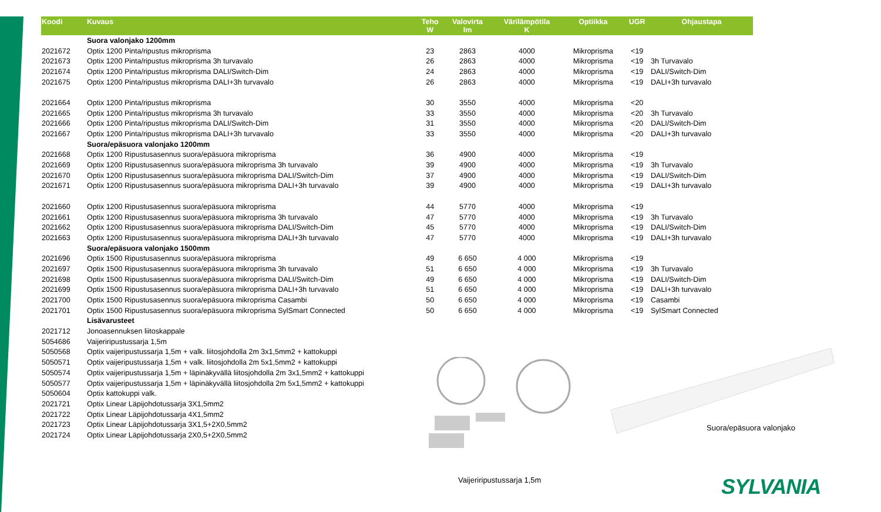| Koodi | Kuvaus | Teho W | Valovirta lm | Värilämpötila K | Optiikka | UGR | Ohjaustapa |
| --- | --- | --- | --- | --- | --- | --- | --- |
| | Suora valonjako 1200mm | | | | | | |
| 2021672 | Optix 1200 Pinta/ripustus mikroprisma | 23 | 2863 | 4000 | Mikroprisma | <19 | |
| 2021673 | Optix 1200 Pinta/ripustus mikroprisma 3h turvavalo | 26 | 2863 | 4000 | Mikroprisma | <19 | 3h Turvavalo |
| 2021674 | Optix 1200 Pinta/ripustus mikroprisma DALI/Switch-Dim | 24 | 2863 | 4000 | Mikroprisma | <19 | DALI/Switch-Dim |
| 2021675 | Optix 1200 Pinta/ripustus mikroprisma DALI+3h turvavalo | 26 | 2863 | 4000 | Mikroprisma | <19 | DALI+3h turvavalo |
| 2021664 | Optix 1200 Pinta/ripustus mikroprisma | 30 | 3550 | 4000 | Mikroprisma | <20 | |
| 2021665 | Optix 1200 Pinta/ripustus mikroprisma 3h turvavalo | 33 | 3550 | 4000 | Mikroprisma | <20 | 3h Turvavalo |
| 2021666 | Optix 1200 Pinta/ripustus mikroprisma DALI/Switch-Dim | 31 | 3550 | 4000 | Mikroprisma | <20 | DALI/Switch-Dim |
| 2021667 | Optix 1200 Pinta/ripustus mikroprisma DALI+3h turvavalo | 33 | 3550 | 4000 | Mikroprisma | <20 | DALI+3h turvavalo |
| | Suora/epäsuora valonjako 1200mm | | | | | | |
| 2021668 | Optix 1200 Ripustusasennus suora/epäsuora mikroprisma | 36 | 4900 | 4000 | Mikroprisma | <19 | |
| 2021669 | Optix 1200 Ripustusasennus suora/epäsuora mikroprisma 3h turvavalo | 39 | 4900 | 4000 | Mikroprisma | <19 | 3h Turvavalo |
| 2021670 | Optix 1200 Ripustusasennus suora/epäsuora mikroprisma DALI/Switch-Dim | 37 | 4900 | 4000 | Mikroprisma | <19 | DALI/Switch-Dim |
| 2021671 | Optix 1200 Ripustusasennus suora/epäsuora mikroprisma DALI+3h turvavalo | 39 | 4900 | 4000 | Mikroprisma | <19 | DALI+3h turvavalo |
| 2021660 | Optix 1200 Ripustusasennus suora/epäsuora mikroprisma | 44 | 5770 | 4000 | Mikroprisma | <19 | |
| 2021661 | Optix 1200 Ripustusasennus suora/epäsuora mikroprisma 3h turvavalo | 47 | 5770 | 4000 | Mikroprisma | <19 | 3h Turvavalo |
| 2021662 | Optix 1200 Ripustusasennus suora/epäsuora mikroprisma DALI/Switch-Dim | 45 | 5770 | 4000 | Mikroprisma | <19 | DALI/Switch-Dim |
| 2021663 | Optix 1200 Ripustusasennus suora/epäsuora mikroprisma DALI+3h turvavalo | 47 | 5770 | 4000 | Mikroprisma | <19 | DALI+3h turvavalo |
| | Suora/epäsuora valonjako 1500mm | | | | | | |
| 2021696 | Optix 1500 Ripustusasennus suora/epäsuora mikroprisma | 49 | 6 650 | 4 000 | Mikroprisma | <19 | |
| 2021697 | Optix 1500 Ripustusasennus suora/epäsuora mikroprisma 3h turvavalo | 51 | 6 650 | 4 000 | Mikroprisma | <19 | 3h Turvavalo |
| 2021698 | Optix 1500 Ripustusasennus suora/epäsuora mikroprisma DALI/Switch-Dim | 49 | 6 650 | 4 000 | Mikroprisma | <19 | DALI/Switch-Dim |
| 2021699 | Optix 1500 Ripustusasennus suora/epäsuora mikroprisma DALI+3h turvavalo | 51 | 6 650 | 4 000 | Mikroprisma | <19 | DALI+3h turvavalo |
| 2021700 | Optix 1500 Ripustusasennus suora/epäsuora mikroprisma Casambi | 50 | 6 650 | 4 000 | Mikroprisma | <19 | Casambi |
| 2021701 | Optix 1500 Ripustusasennus suora/epäsuora mikroprisma SylSmart Connected | 50 | 6 650 | 4 000 | Mikroprisma | <19 | SylSmart Connected |
| | Lisävarusteet | | | | | | |
| 2021712 | Jonoasennuksen liitoskappale | | | | | | |
| 5054686 | Vaijeriripustussarja 1,5m | | | | | | |
| 5050568 | Optix vaijeripustussarja 1,5m + valk. liitosjohdolla 2m 3x1,5mm2 + kattokuppi | | | | | | |
| 5050571 | Optix vaijeripustussarja 1,5m + valk. liitosjohdolla 2m 5x1,5mm2 + kattokuppi | | | | | | |
| 5050574 | Optix vaijeripustussarja 1,5m + läpinäkyvällä liitosjohdolla 2m 3x1,5mm2 + kattokuppi | | | | | | |
| 5050577 | Optix vaijeripustussarja 1,5m + läpinäkyvällä liitosjohdolla 2m 5x1,5mm2 + kattokuppi | | | | | | |
| 5050604 | Optix kattokuppi valk. | | | | | | |
| 2021721 | Optix Linear Läpijohdotussarja 3X1,5mm2 | | | | | | |
| 2021722 | Optix Linear Läpijohdotussarja 4X1,5mm2 | | | | | | |
| 2021723 | Optix Linear Läpijohdotussarja 3X1,5+2X0,5mm2 | | | | | | |
| 2021724 | Optix Linear Läpijohdotussarja 2X0,5+2X0,5mm2 | | | | | | |
Vaijeriripustussarja 1,5m
Suora/epäsuora valonjako
SYLVANIA